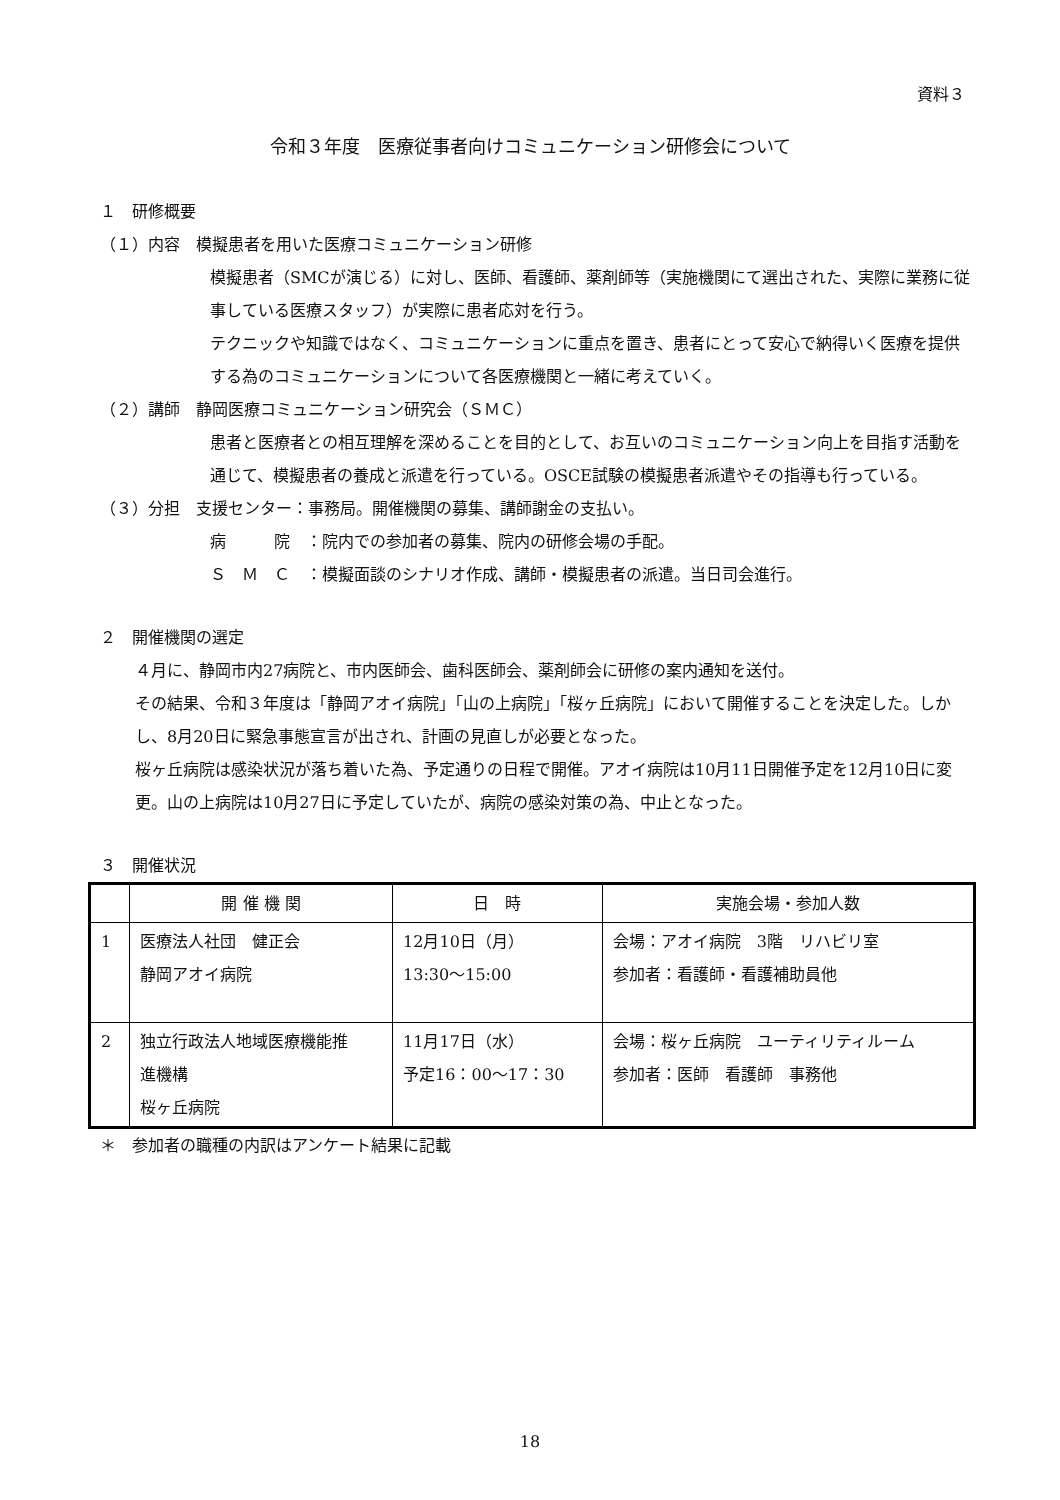資料３
令和３年度　医療従事者向けコミュニケーション研修会について
１　研修概要
（１）内容　模擬患者を用いた医療コミュニケーション研修
模擬患者（SMCが演じる）に対し、医師、看護師、薬剤師等（実施機関にて選出された、実際に業務に従事している医療スタッフ）が実際に患者応対を行う。
テクニックや知識ではなく、コミュニケーションに重点を置き、患者にとって安心で納得いく医療を提供する為のコミュニケーションについて各医療機関と一緒に考えていく。
（２）講師　静岡医療コミュニケーション研究会（ＳＭＣ）
患者と医療者との相互理解を深めることを目的として、お互いのコミュニケーション向上を目指す活動を通じて、模擬患者の養成と派遣を行っている。OSCE試験の模擬患者派遣やその指導も行っている。
（３）分担　支援センター：事務局。開催機関の募集、講師謝金の支払い。
病　　　院　：院内での参加者の募集、院内の研修会場の手配。
Ｓ　Ｍ　Ｃ　：模擬面談のシナリオ作成、講師・模擬患者の派遣。当日司会進行。
２　開催機関の選定
４月に、静岡市内27病院と、市内医師会、歯科医師会、薬剤師会に研修の案内通知を送付。
その結果、令和３年度は「静岡アオイ病院」「山の上病院」「桜ヶ丘病院」において開催することを決定した。しかし、8月20日に緊急事態宣言が出され、計画の見直しが必要となった。
桜ヶ丘病院は感染状況が落ち着いた為、予定通りの日程で開催。アオイ病院は10月11日開催予定を12月10日に変更。山の上病院は10月27日に予定していたが、病院の感染対策の為、中止となった。
３　開催状況
| | 開 催 機 関 | 日 時 | 実施会場・参加人数 |
| --- | --- | --- | --- |
| 1 | 医療法人社団 健正会 静岡アオイ病院 | 12月10日（月） 13:30〜15:00 | 会場：アオイ病院 3階 リハビリ室 参加者：看護師・看護補助員他 |
| 2 | 独立行政法人地域医療機能推 進機構 桜ヶ丘病院 | 11月17日（水） 予定16：00〜17：30 | 会場：桜ヶ丘病院 ユーティリティルーム 参加者：医師 看護師 事務他 |
＊　参加者の職種の内訳はアンケート結果に記載
18